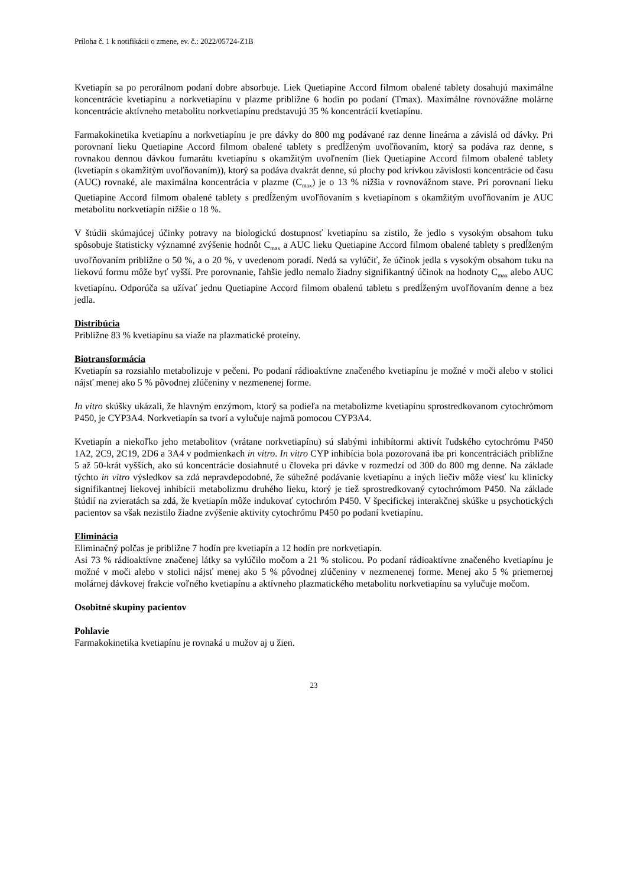Príloha č. 1 k notifikácii o zmene, ev. č.: 2022/05724-Z1B
Kvetiapín sa po perorálnom podaní dobre absorbuje. Liek Quetiapine Accord filmom obalené tablety dosahujú maximálne koncentrácie kvetiapínu a norkvetiapínu v plazme približne 6 hodín po podaní (Tmax). Maximálne rovnovážne molárne koncentrácie aktívneho metabolitu norkvetiapínu predstavujú 35 % koncentrácií kvetiapínu.
Farmakokinetika kvetiapínu a norkvetiapínu je pre dávky do 800 mg podávané raz denne lineárna a závislá od dávky. Pri porovnaní lieku Quetiapine Accord filmom obalené tablety s predĺženým uvoľňovaním, ktorý sa podáva raz denne, s rovnakou dennou dávkou fumarátu kvetiapínu s okamžitým uvoľnením (liek Quetiapine Accord filmom obalené tablety (kvetiapín s okamžitým uvoľňovaním)), ktorý sa podáva dvakrát denne, sú plochy pod krivkou závislosti koncentrácie od času (AUC) rovnaké, ale maximálna koncentrácia v plazme (C<sub>max</sub>) je o 13 % nižšia v rovnovážnom stave. Pri porovnaní lieku Quetiapine Accord filmom obalené tablety s predĺženým uvoľňovaním s kvetiapínom s okamžitým uvoľňovaním je AUC metabolitu norkvetiapín nižšie o 18 %.
V štúdii skúmajúcej účinky potravy na biologickú dostupnosť kvetiapínu sa zistilo, že jedlo s vysokým obsahom tuku spôsobuje štatisticky významné zvýšenie hodnôt C<sub>max</sub> a AUC lieku Quetiapine Accord filmom obalené tablety s predĺženým uvoľňovaním približne o 50 %, a o 20 %, v uvedenom poradí. Nedá sa vylúčiť, že účinok jedla s vysokým obsahom tuku na liekovú formu môže byť vyšší. Pre porovnanie, ľahšie jedlo nemalo žiadny signifikantný účinok na hodnoty C<sub>max</sub> alebo AUC kvetiapínu. Odporúča sa užívať jednu Quetiapine Accord filmom obalenú tabletu s predĺženým uvoľňovaním denne a bez jedla.
Distribúcia
Približne 83 % kvetiapínu sa viaže na plazmatické proteíny.
Biotransformácia
Kvetiapín sa rozsiahlo metabolizuje v pečeni. Po podaní rádioaktívne značeného kvetiapínu je možné v moči alebo v stolici nájsť menej ako 5 % pôvodnej zlúčeniny v nezmenenej forme.
In vitro skúšky ukázali, že hlavným enzýmom, ktorý sa podieľa na metabolizme kvetiapínu sprostredkovanom cytochrómom P450, je CYP3A4. Norkvetiapín sa tvorí a vylučuje najmä pomocou CYP3A4.
Kvetiapín a niekoľko jeho metabolitov (vrátane norkvetiapínu) sú slabými inhibítormi aktivít ľudského cytochrómu P450 1A2, 2C9, 2C19, 2D6 a 3A4 v podmienkach in vitro. In vitro CYP inhibícia bola pozorovaná iba pri koncentráciách približne 5 až 50-krát vyšších, ako sú koncentrácie dosiahnuté u človeka pri dávke v rozmedzí od 300 do 800 mg denne. Na základe týchto in vitro výsledkov sa zdá nepravdepodobné, že súbežné podávanie kvetiapínu a iných liečiv môže viesť ku klinicky signifikantnej liekovej inhibícii metabolizmu druhého lieku, ktorý je tiež sprostredkovaný cytochrómom P450. Na základe štúdií na zvieratách sa zdá, že kvetiapín môže indukovať cytochróm P450. V špecifickej interakčnej skúške u psychotických pacientov sa však nezistilo žiadne zvýšenie aktivity cytochrómu P450 po podaní kvetiapínu.
Eliminácia
Eliminačný polčas je približne 7 hodín pre kvetiapín a 12 hodín pre norkvetiapín.
Asi 73 % rádioaktívne značenej látky sa vylúčilo močom a 21 % stolicou. Po podaní rádioaktívne značeného kvetiapínu je možné v moči alebo v stolici nájsť menej ako 5 % pôvodnej zlúčeniny v nezmenenej forme. Menej ako 5 % priemernej molárnej dávkovej frakcie voľného kvetiapínu a aktívneho plazmatického metabolitu norkvetiapínu sa vylučuje močom.
Osobitné skupiny pacientov
Pohlavie
Farmakokinetika kvetiapínu je rovnaká u mužov aj u žien.
23